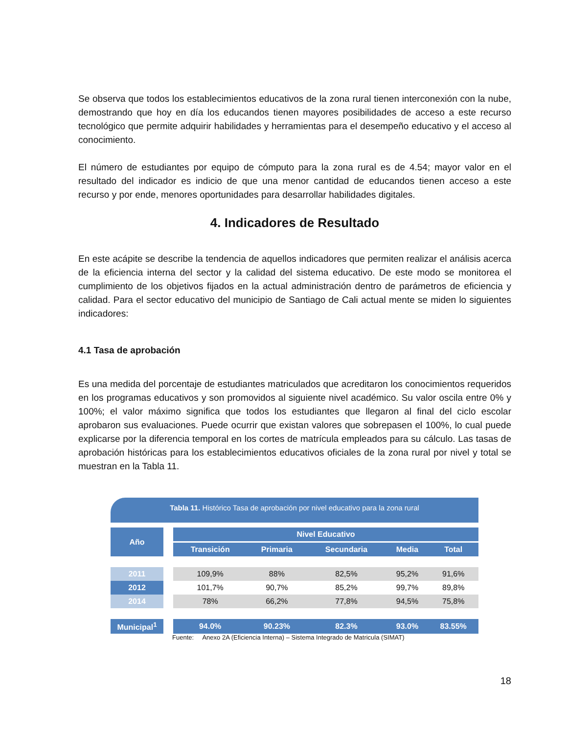Se observa que todos los establecimientos educativos de la zona rural tienen interconexión con la nube, demostrando que hoy en día los educandos tienen mayores posibilidades de acceso a este recurso tecnológico que permite adquirir habilidades y herramientas para el desempeño educativo y el acceso al conocimiento.
El número de estudiantes por equipo de cómputo para la zona rural es de 4.54; mayor valor en el resultado del indicador es indicio de que una menor cantidad de educandos tienen acceso a este recurso y por ende, menores oportunidades para desarrollar habilidades digitales.
4. Indicadores de Resultado
En este acápite se describe la tendencia de aquellos indicadores que permiten realizar el análisis acerca de la eficiencia interna del sector y la calidad del sistema educativo. De este modo se monitorea el cumplimiento de los objetivos fijados en la actual administración dentro de parámetros de eficiencia y calidad. Para el sector educativo del municipio de Santiago de Cali actual mente se miden lo siguientes indicadores:
4.1 Tasa de aprobación
Es una medida del porcentaje de estudiantes matriculados que acreditaron los conocimientos requeridos en los programas educativos y son promovidos al siguiente nivel académico. Su valor oscila entre 0% y 100%; el valor máximo significa que todos los estudiantes que llegaron al final del ciclo escolar aprobaron sus evaluaciones. Puede ocurrir que existan valores que sobrepasen el 100%, lo cual puede explicarse por la diferencia temporal en los cortes de matrícula empleados para su cálculo. Las tasas de aprobación históricas para los establecimientos educativos oficiales de la zona rural por nivel y total se muestran en la Tabla 11.
Tabla 11. Histórico Tasa de aprobación por nivel educativo para la zona rural
| Año | | Nivel Educativo | | | | |
| --- | --- | --- | --- | --- | --- | --- |
| | | Transición | Primaria | Secundaria | Media | Total |
| 2011 | | 109,9% | 88% | 82,5% | 95,2% | 91,6% |
| 2012 | | 101,7% | 90,7% | 85,2% | 99,7% | 89,8% |
| 2014 | | 78% | 66,2% | 77,8% | 94,5% | 75,8% |
| Municipal<sup>1</sup> | | 94.0% | 90.23% | 82.3% | 93.0% | 83.55% |
Fuente: Anexo 2A (Eficiencia Interna) – Sistema Integrado de Matricula (SIMAT)
18